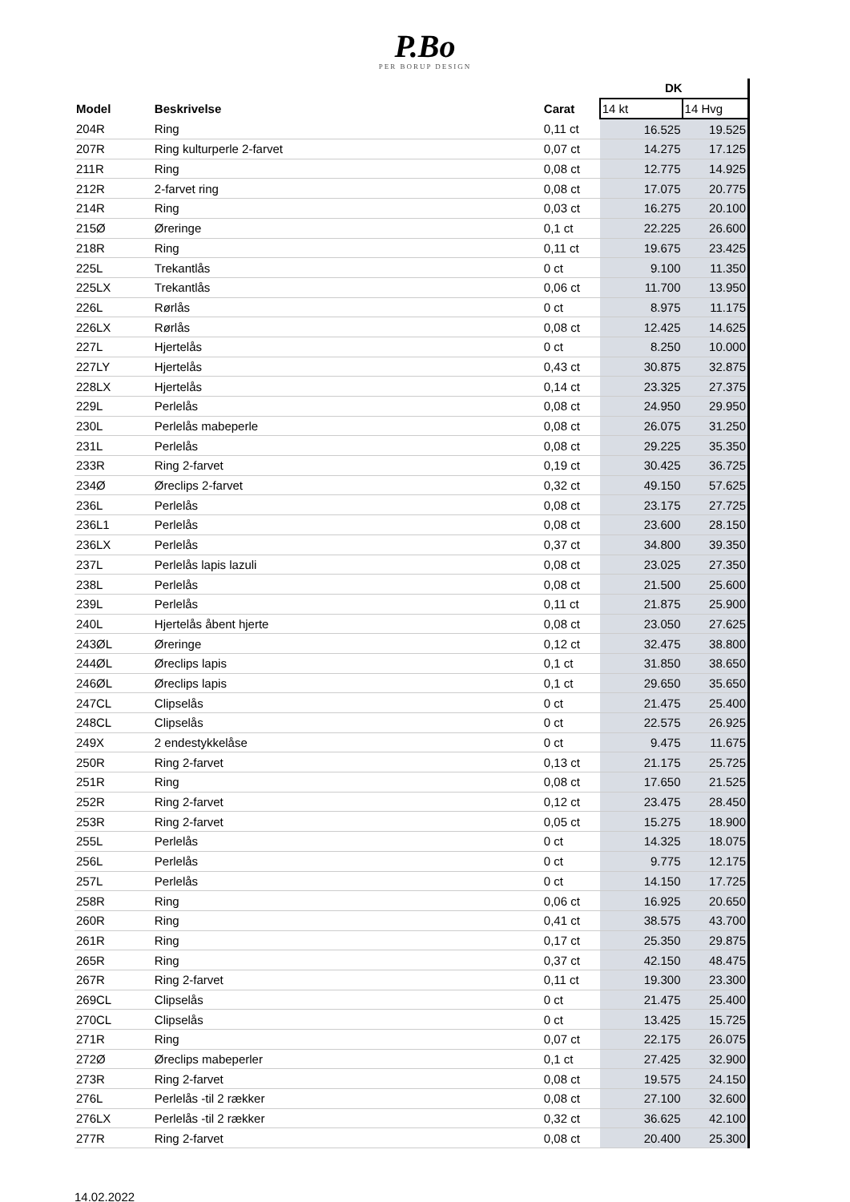P.Bo
PER BORUP DESIGN
| | | | DK | |
| --- | --- | --- | --- | --- |
| Model | Beskrivelse | Carat | 14 kt | 14 Hvg |
| 204R | Ring | 0,11 ct | 16.525 | 19.525 |
| 207R | Ring kulturperle 2-farvet | 0,07 ct | 14.275 | 17.125 |
| 211R | Ring | 0,08 ct | 12.775 | 14.925 |
| 212R | 2-farvet ring | 0,08 ct | 17.075 | 20.775 |
| 214R | Ring | 0,03 ct | 16.275 | 20.100 |
| 215Ø | Øreringe | 0,1 ct | 22.225 | 26.600 |
| 218R | Ring | 0,11 ct | 19.675 | 23.425 |
| 225L | Trekantlås | 0 ct | 9.100 | 11.350 |
| 225LX | Trekantlås | 0,06 ct | 11.700 | 13.950 |
| 226L | Rørlås | 0 ct | 8.975 | 11.175 |
| 226LX | Rørlås | 0,08 ct | 12.425 | 14.625 |
| 227L | Hjertelås | 0 ct | 8.250 | 10.000 |
| 227LY | Hjertelås | 0,43 ct | 30.875 | 32.875 |
| 228LX | Hjertelås | 0,14 ct | 23.325 | 27.375 |
| 229L | Perlelås | 0,08 ct | 24.950 | 29.950 |
| 230L | Perlelås mabeperle | 0,08 ct | 26.075 | 31.250 |
| 231L | Perlelås | 0,08 ct | 29.225 | 35.350 |
| 233R | Ring 2-farvet | 0,19 ct | 30.425 | 36.725 |
| 234Ø | Øreclips 2-farvet | 0,32 ct | 49.150 | 57.625 |
| 236L | Perlelås | 0,08 ct | 23.175 | 27.725 |
| 236L1 | Perlelås | 0,08 ct | 23.600 | 28.150 |
| 236LX | Perlelås | 0,37 ct | 34.800 | 39.350 |
| 237L | Perlelås lapis lazuli | 0,08 ct | 23.025 | 27.350 |
| 238L | Perlelås | 0,08 ct | 21.500 | 25.600 |
| 239L | Perlelås | 0,11 ct | 21.875 | 25.900 |
| 240L | Hjertelås åbent hjerte | 0,08 ct | 23.050 | 27.625 |
| 243ØL | Øreringe | 0,12 ct | 32.475 | 38.800 |
| 244ØL | Øreclips lapis | 0,1 ct | 31.850 | 38.650 |
| 246ØL | Øreclips lapis | 0,1 ct | 29.650 | 35.650 |
| 247CL | Clipselås | 0 ct | 21.475 | 25.400 |
| 248CL | Clipselås | 0 ct | 22.575 | 26.925 |
| 249X | 2 endestykkelåse | 0 ct | 9.475 | 11.675 |
| 250R | Ring 2-farvet | 0,13 ct | 21.175 | 25.725 |
| 251R | Ring | 0,08 ct | 17.650 | 21.525 |
| 252R | Ring 2-farvet | 0,12 ct | 23.475 | 28.450 |
| 253R | Ring 2-farvet | 0,05 ct | 15.275 | 18.900 |
| 255L | Perlelås | 0 ct | 14.325 | 18.075 |
| 256L | Perlelås | 0 ct | 9.775 | 12.175 |
| 257L | Perlelås | 0 ct | 14.150 | 17.725 |
| 258R | Ring | 0,06 ct | 16.925 | 20.650 |
| 260R | Ring | 0,41 ct | 38.575 | 43.700 |
| 261R | Ring | 0,17 ct | 25.350 | 29.875 |
| 265R | Ring | 0,37 ct | 42.150 | 48.475 |
| 267R | Ring 2-farvet | 0,11 ct | 19.300 | 23.300 |
| 269CL | Clipselås | 0 ct | 21.475 | 25.400 |
| 270CL | Clipselås | 0 ct | 13.425 | 15.725 |
| 271R | Ring | 0,07 ct | 22.175 | 26.075 |
| 272Ø | Øreclips mabeperler | 0,1 ct | 27.425 | 32.900 |
| 273R | Ring 2-farvet | 0,08 ct | 19.575 | 24.150 |
| 276L | Perlelås -til 2 rækker | 0,08 ct | 27.100 | 32.600 |
| 276LX | Perlelås -til 2 rækker | 0,32 ct | 36.625 | 42.100 |
| 277R | Ring 2-farvet | 0,08 ct | 20.400 | 25.300 |
14.02.2022